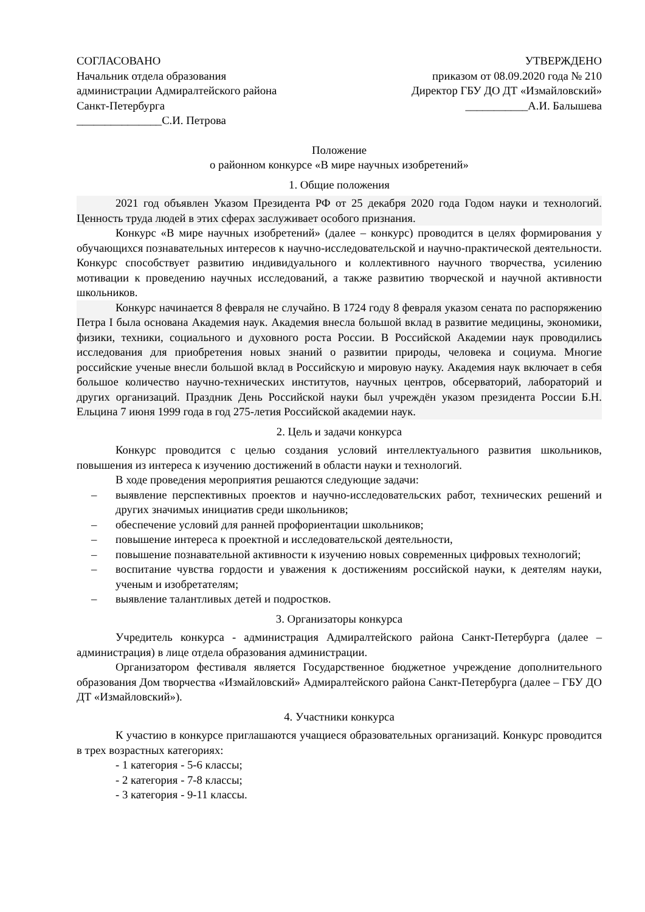СОГЛАСОВАНО
Начальник отдела образования
администрации Адмиралтейского района
Санкт-Петербурга
_______________С.И. Петрова
УТВЕРЖДЕНО
приказом от 08.09.2020 года № 210
Директор ГБУ ДО ДТ «Измайловский»
___________А.И. Балышева
Положение
о районном конкурсе «В мире научных изобретений»
1. Общие положения
2021 год объявлен Указом Президента РФ от 25 декабря 2020 года Годом науки и технологий. Ценность труда людей в этих сферах заслуживает особого признания.
Конкурс «В мире научных изобретений» (далее – конкурс) проводится в целях формирования у обучающихся познавательных интересов к научно-исследовательской и научно-практической деятельности. Конкурс способствует развитию индивидуального и коллективного научного творчества, усилению мотивации к проведению научных исследований, а также развитию творческой и научной активности школьников.
Конкурс начинается 8 февраля не случайно. В 1724 году 8 февраля указом сената по распоряжению Петра I была основана Академия наук. Академия внесла большой вклад в развитие медицины, экономики, физики, техники, социального и духовного роста России. В Российской Академии наук проводились исследования для приобретения новых знаний о развитии природы, человека и социума. Многие российские ученые внесли большой вклад в Российскую и мировую науку. Академия наук включает в себя большое количество научно-технических институтов, научных центров, обсерваторий, лабораторий и других организаций. Праздник День Российской науки был учреждён указом президента России Б.Н. Ельцина 7 июня 1999 года в год 275-летия Российской академии наук.
2. Цель и задачи конкурса
Конкурс проводится с целью создания условий интеллектуального развития школьников, повышения из интереса к изучению достижений в области науки и технологий.
В ходе проведения мероприятия решаются следующие задачи:
– выявление перспективных проектов и научно-исследовательских работ, технических решений и других значимых инициатив среди школьников;
– обеспечение условий для ранней профориентации школьников;
– повышение интереса к проектной и исследовательской деятельности,
– повышение познавательной активности к изучению новых современных цифровых технологий;
– воспитание чувства гордости и уважения к достижениям российской науки, к деятелям науки, ученым и изобретателям;
– выявление талантливых детей и подростков.
3. Организаторы конкурса
Учредитель конкурса - администрация Адмиралтейского района Санкт-Петербурга (далее – администрация) в лице отдела образования администрации.
Организатором фестиваля является Государственное бюджетное учреждение дополнительного образования Дом творчества «Измайловский» Адмиралтейского района Санкт-Петербурга (далее – ГБУ ДО ДТ «Измайловский»).
4. Участники конкурса
К участию в конкурсе приглашаются учащиеся образовательных организаций. Конкурс проводится в трех возрастных категориях:
- 1 категория - 5-6 классы;
- 2 категория - 7-8 классы;
- 3 категория - 9-11 классы.